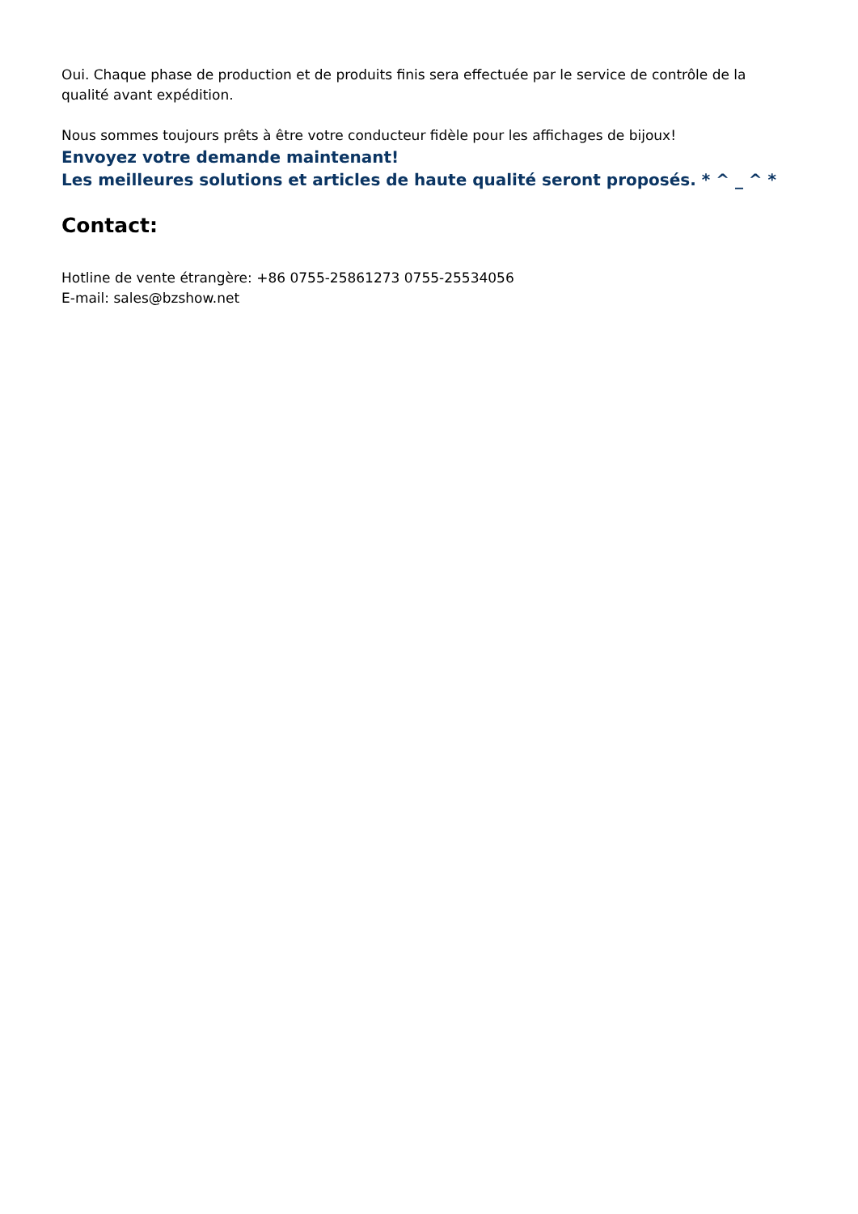Oui. Chaque phase de production et de produits finis sera effectuée par le service de contrôle de la qualité avant expédition.
Nous sommes toujours prêts à être votre conducteur fidèle pour les affichages de bijoux!
Envoyez votre demande maintenant!
Les meilleures solutions et articles de haute qualité seront proposés. * ^ _ ^ *
Contact:
Hotline de vente étrangère: +86 0755-25861273 0755-25534056
E-mail: sales@bzshow.net